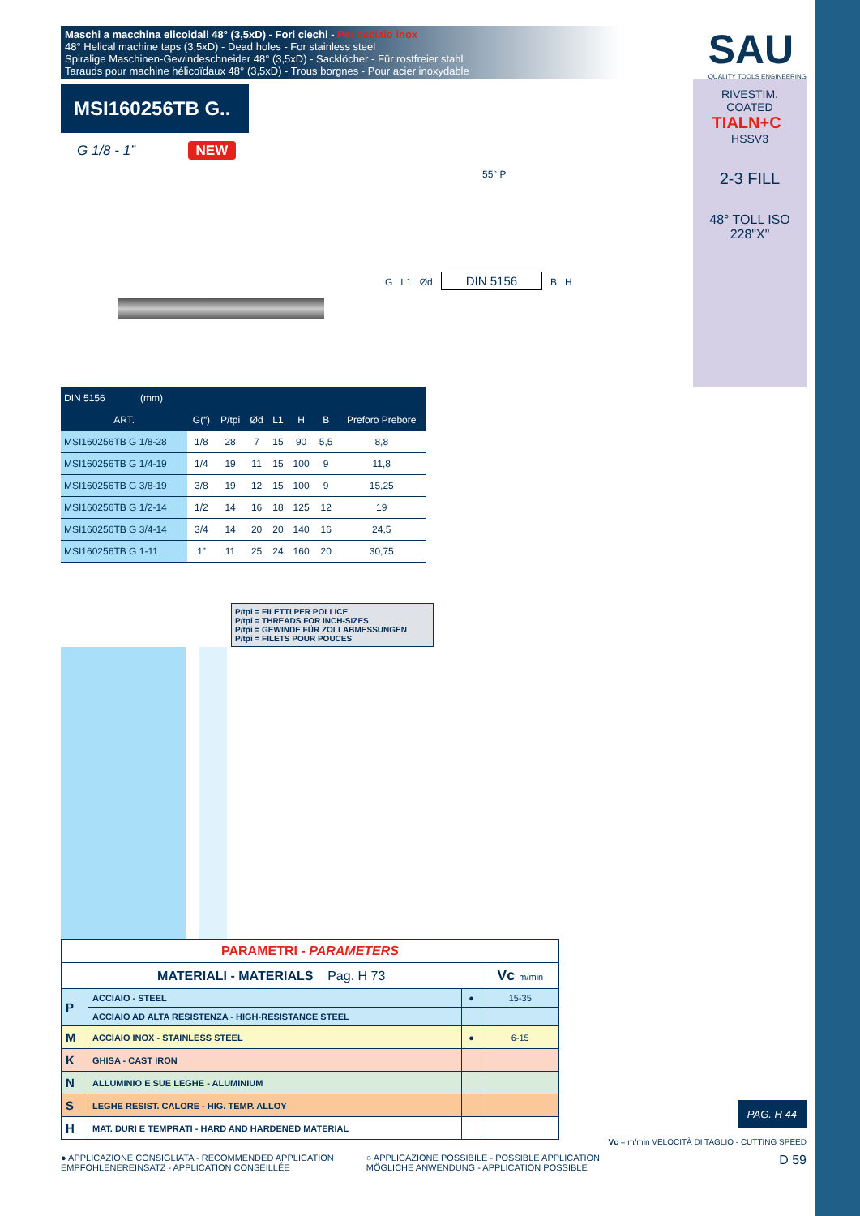Maschi a macchina elicoidali 48° (3,5xD) - Fori ciechi - Per acciaio inox
48° Helical machine taps (3,5xD) - Dead holes - For stainless steel
Spiralige Maschinen-Gewindeschneider 48° (3,5xD) - Sacklöcher - Für rostfreier stahl
Tarauds pour machine hélicoïdaux 48° (3,5xD) - Trous borgnes - Pour acier inoxydable
SAU
QUALITY TOOLS ENGINEERING
MSI160256TB G..
G 1/8 - 1” NEW
55° P
G L1 Ød DIN 5156 B H
RIVESTIM.
COATED
TIALN+C HSSV3
2-3 FILL
48° TOLL ISO 228"X"
| DIN 5156 (mm) | | | | | | | |
| --- | --- | --- | --- | --- | --- | --- | --- |
| ART. | G(“) | P/tpi | Ød | L1 | H | B | Preforo Prebore |
| MSI160256TB G 1/8-28 | 1/8 | 28 | 7 | 15 | 90 | 5,5 | 8,8 |
| MSI160256TB G 1/4-19 | 1/4 | 19 | 11 | 15 | 100 | 9 | 11,8 |
| MSI160256TB G 3/8-19 | 3/8 | 19 | 12 | 15 | 100 | 9 | 15,25 |
| MSI160256TB G 1/2-14 | 1/2 | 14 | 16 | 18 | 125 | 12 | 19 |
| MSI160256TB G 3/4-14 | 3/4 | 14 | 20 | 20 | 140 | 16 | 24,5 |
| MSI160256TB G 1-11 | 1” | 11 | 25 | 24 | 160 | 20 | 30,75 |
P/tpi = FILETTI PER POLLICE
P/tpi = THREADS FOR INCH-SIZES
P/tpi = GEWINDE FÜR ZOLLABMESSUNGEN
P/tpi = FILETS POUR POUCES
| PARAMETRI - PARAMETERS | | | |
| MATERIALI - MATERIALS Pag. H 73 | | | Vc m/min |
| P | ACCIAIO - STEEL | ● | 15-35 |
| | ACCIAIO AD ALTA RESISTENZA - HIGH-RESISTANCE STEEL | | |
| M | ACCIAIO INOX - STAINLESS STEEL | ● | 6-15 |
| K | GHISA - CAST IRON | | |
| N | ALLUMINIO E SUE LEGHE - ALUMINIUM | | |
| S | LEGHE RESIST. CALORE - HIG. TEMP. ALLOY | | |
| H | MAT. DURI E TEMPRATI - HARD AND HARDENED MATERIAL | | |
PAG. H 44
Vc = m/min VELOCITÀ DI TAGLIO - CUTTING SPEED
● APPLICAZIONE CONSIGLIATA - RECOMMENDED APPLICATION
EMPFOHLENEREINSATZ - APPLICATION CONSEILLÉE
○ APPLICAZIONE POSSIBILE - POSSIBLE APPLICATION
MÖGLICHE ANWENDUNG - APPLICATION POSSIBLE
D 59